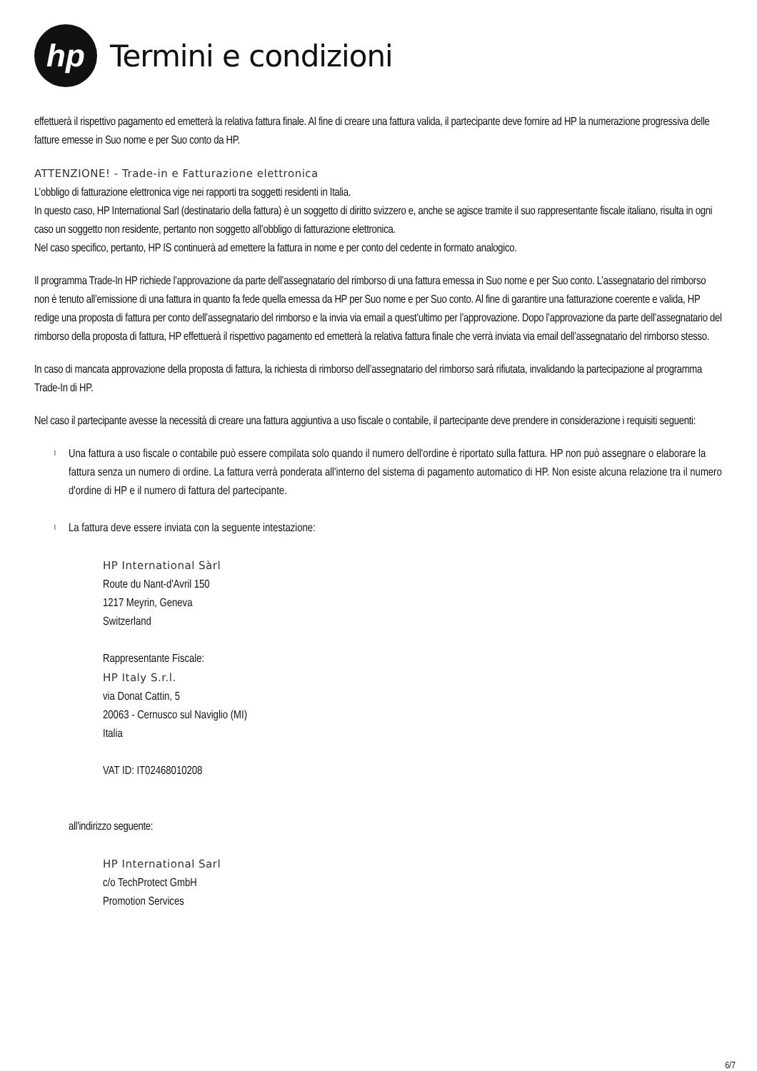hp
Termini e condizioni
effettuerà il rispettivo pagamento ed emetterà la relativa fattura finale. Al fine di creare una fattura valida, il partecipante deve fornire ad HP la numerazione progressiva delle fatture emesse in Suo nome e per Suo conto da HP.
ATTENZIONE! - Trade-in e Fatturazione elettronica
L’obbligo di fatturazione elettronica vige nei rapporti tra soggetti residenti in Italia.
In questo caso, HP International Sarl (destinatario della fattura) è un soggetto di diritto svizzero e, anche se agisce tramite il suo rappresentante fiscale italiano, risulta in ogni caso un soggetto non residente, pertanto non soggetto all’obbligo di fatturazione elettronica.
Nel caso specifico, pertanto, HP IS continuerà ad emettere la fattura in nome e per conto del cedente in formato analogico.
Il programma Trade-In HP richiede l’approvazione da parte dell’assegnatario del rimborso di una fattura emessa in Suo nome e per Suo conto. L’assegnatario del rimborso non è tenuto all’emissione di una fattura in quanto fa fede quella emessa da HP per Suo nome e per Suo conto. Al fine di garantire una fatturazione coerente e valida, HP redige una proposta di fattura per conto dell’assegnatario del rimborso e la invia via email a quest’ultimo per l’approvazione. Dopo l’approvazione da parte dell’assegnatario del rimborso della proposta di fattura, HP effettuerà il rispettivo pagamento ed emetterà la relativa fattura finale che verrà inviata via email dell’assegnatario del rimborso stesso.
In caso di mancata approvazione della proposta di fattura, la richiesta di rimborso dell’assegnatario del rimborso sarà rifiutata, invalidando la partecipazione al programma Trade-In di HP.
Nel caso il partecipante avesse la necessità di creare una fattura aggiuntiva a uso fiscale o contabile, il partecipante deve prendere in considerazione i requisiti seguenti:
l Una fattura a uso fiscale o contabile può essere compilata solo quando il numero dell'ordine è riportato sulla fattura. HP non può assegnare o elaborare la fattura senza un numero di ordine. La fattura verrà ponderata all'interno del sistema di pagamento automatico di HP. Non esiste alcuna relazione tra il numero d'ordine di HP e il numero di fattura del partecipante.
l La fattura deve essere inviata con la seguente intestazione:
HP International Sàrl
Route du Nant-d'Avril 150
1217 Meyrin, Geneva
Switzerland
Rappresentante Fiscale:
HP Italy S.r.l.
via Donat Cattin, 5
20063 - Cernusco sul Naviglio (MI)
Italia
VAT ID: IT02468010208
all'indirizzo seguente:
HP International Sarl
c/o TechProtect GmbH
Promotion Services
6/7